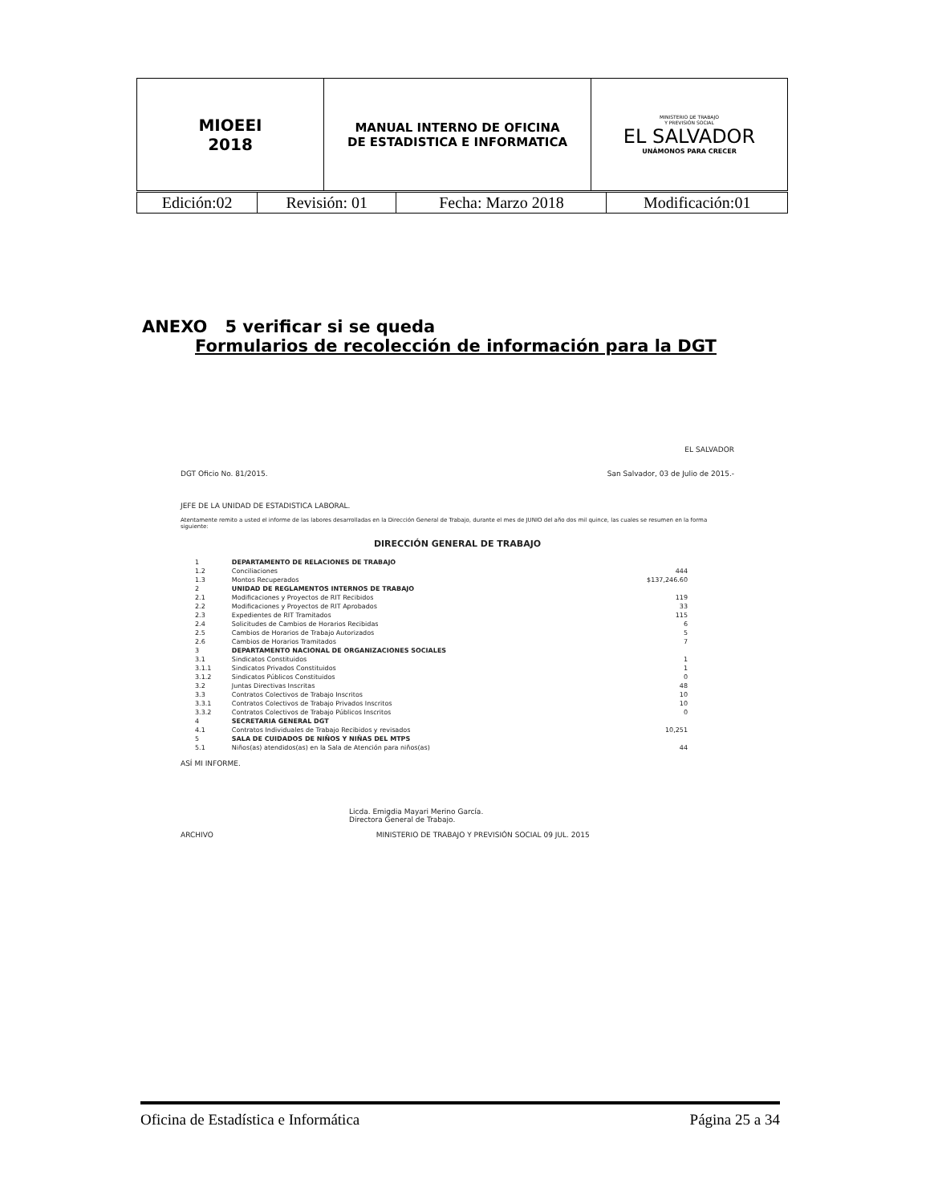| MIOEEI 2018 | MANUAL INTERNO DE OFICINA DE ESTADISTICA E INFORMATICA | MINISTERIO DE TRABAJO Y PREVISIÓN SOCIAL EL SALVADOR UNÁMONOS PARA CRECER |
| Edición:02 | Revisión: 01 | Fecha: Marzo 2018 | Modificación:01 |
ANEXO 5 verificar si se queda
Formularios de recolección de información para la DGT
EL SALVADOR
DGT Oficio No. 81/2015. San Salvador, 03 de Julio de 2015.-
JEFE DE LA UNIDAD DE ESTADISTICA LABORAL.
Atentamente remito a usted el informe de las labores desarrolladas en la Dirección General de Trabajo, durante el mes de JUNIO del año dos mil quince, las cuales se resumen en la forma siguiente:
DIRECCIÓN GENERAL DE TRABAJO
| 1 | DEPARTAMENTO DE RELACIONES DE TRABAJO | |
| 1.2 | Conciliaciones | 444 |
| 1.3 | Montos Recuperados | $137,246.60 |
| 2 | UNIDAD DE REGLAMENTOS INTERNOS DE TRABAJO | |
| 2.1 | Modificaciones y Proyectos de RIT Recibidos | 119 |
| 2.2 | Modificaciones y Proyectos de RIT Aprobados | 33 |
| 2.3 | Expedientes de RIT Tramitados | 115 |
| 2.4 | Solicitudes de Cambios de Horarios Recibidas | 6 |
| 2.5 | Cambios de Horarios de Trabajo Autorizados | 5 |
| 2.6 | Cambios de Horarios Tramitados | 7 |
| 3 | DEPARTAMENTO NACIONAL DE ORGANIZACIONES SOCIALES | |
| 3.1 | Sindicatos Constituidos | 1 |
| 3.1.1 | Sindicatos Privados Constituidos | 1 |
| 3.1.2 | Sindicatos Públicos Constituidos | 0 |
| 3.2 | Juntas Directivas Inscritas | 48 |
| 3.3 | Contratos Colectivos de Trabajo Inscritos | 10 |
| 3.3.1 | Contratos Colectivos de Trabajo Privados Inscritos | 10 |
| 3.3.2 | Contratos Colectivos de Trabajo Públicos Inscritos | 0 |
| 4 | SECRETARIA GENERAL DGT | |
| 4.1 | Contratos Individuales de Trabajo Recibidos y revisados | 10,251 |
| 5 | SALA DE CUIDADOS DE NIÑOS Y NIÑAS DEL MTPS | |
| 5.1 | Niños(as) atendidos(as) en la Sala de Atención para niños(as) | 44 |
ASÍ MI INFORME.
Licda. Emigdia Mayari Merino García.
Directora General de Trabajo.
ARCHIVO MINISTERIO DE TRABAJO Y PREVISIÓN SOCIAL 09 JUL. 2015
Oficina de Estadística e Informática Página 25 a 34